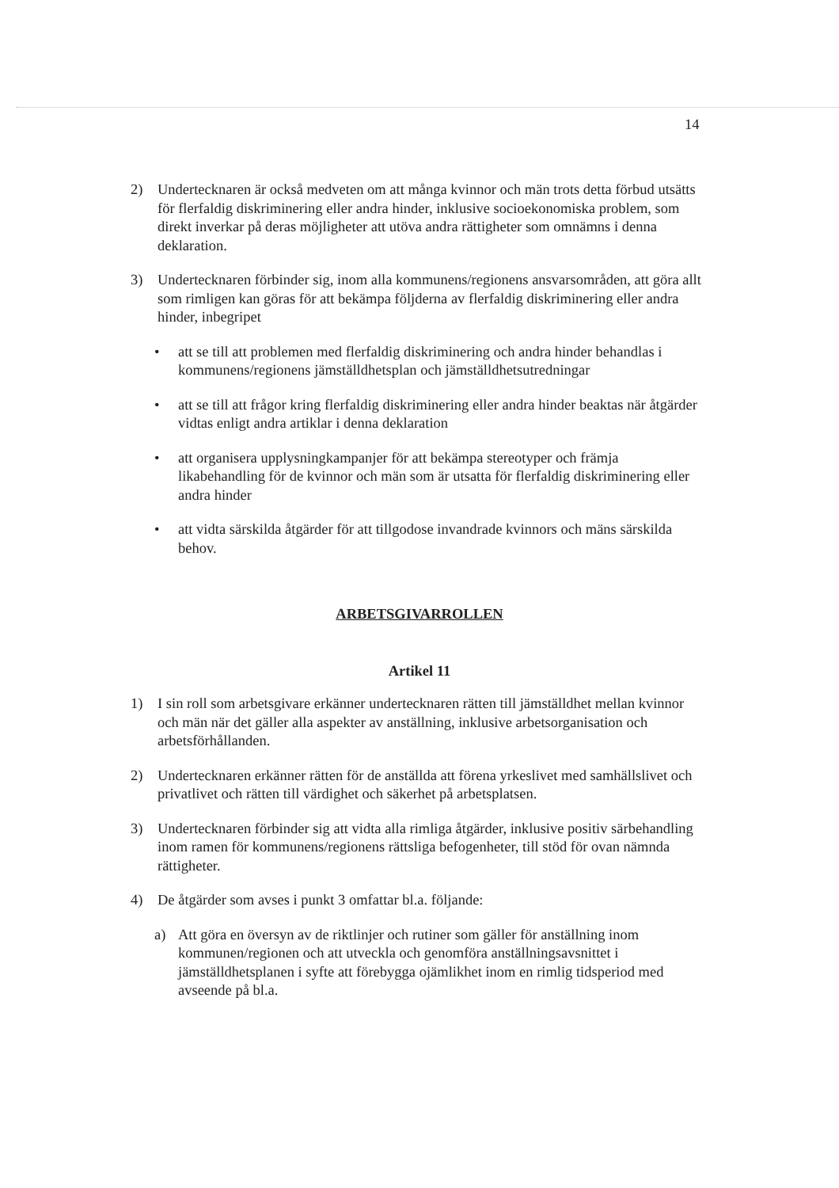14
2) Undertecknaren är också medveten om att många kvinnor och män trots detta förbud utsätts för flerfaldig diskriminering eller andra hinder, inklusive socioekonomiska problem, som direkt inverkar på deras möjligheter att utöva andra rättigheter som omnämns i denna deklaration.
3) Undertecknaren förbinder sig, inom alla kommunens/regionens ansvarsområden, att göra allt som rimligen kan göras för att bekämpa följderna av flerfaldig diskriminering eller andra hinder, inbegripet
• att se till att problemen med flerfaldig diskriminering och andra hinder behandlas i kommunens/regionens jämställdhetsplan och jämställdhetsutredningar
• att se till att frågor kring flerfaldig diskriminering eller andra hinder beaktas när åtgärder vidtas enligt andra artiklar i denna deklaration
• att organisera upplysningkampanjer för att bekämpa stereotyper och främja likabehandling för de kvinnor och män som är utsatta för flerfaldig diskriminering eller andra hinder
• att vidta särskilda åtgärder för att tillgodose invandrade kvinnors och mäns särskilda behov.
ARBETSGIVARROLLEN
Artikel 11
1) I sin roll som arbetsgivare erkänner undertecknaren rätten till jämställdhet mellan kvinnor och män när det gäller alla aspekter av anställning, inklusive arbetsorganisation och arbetsförhållanden.
2) Undertecknaren erkänner rätten för de anställda att förena yrkeslivet med samhällslivet och privatlivet och rätten till värdighet och säkerhet på arbetsplatsen.
3) Undertecknaren förbinder sig att vidta alla rimliga åtgärder, inklusive positiv särbehandling inom ramen för kommunens/regionens rättsliga befogenheter, till stöd för ovan nämnda rättigheter.
4) De åtgärder som avses i punkt 3 omfattar bl.a. följande:
a) Att göra en översyn av de riktlinjer och rutiner som gäller för anställning inom kommunen/regionen och att utveckla och genomföra anställningsavsnittet i jämställdhetsplanen i syfte att förebygga ojämlikhet inom en rimlig tidsperiod med avseende på bl.a.